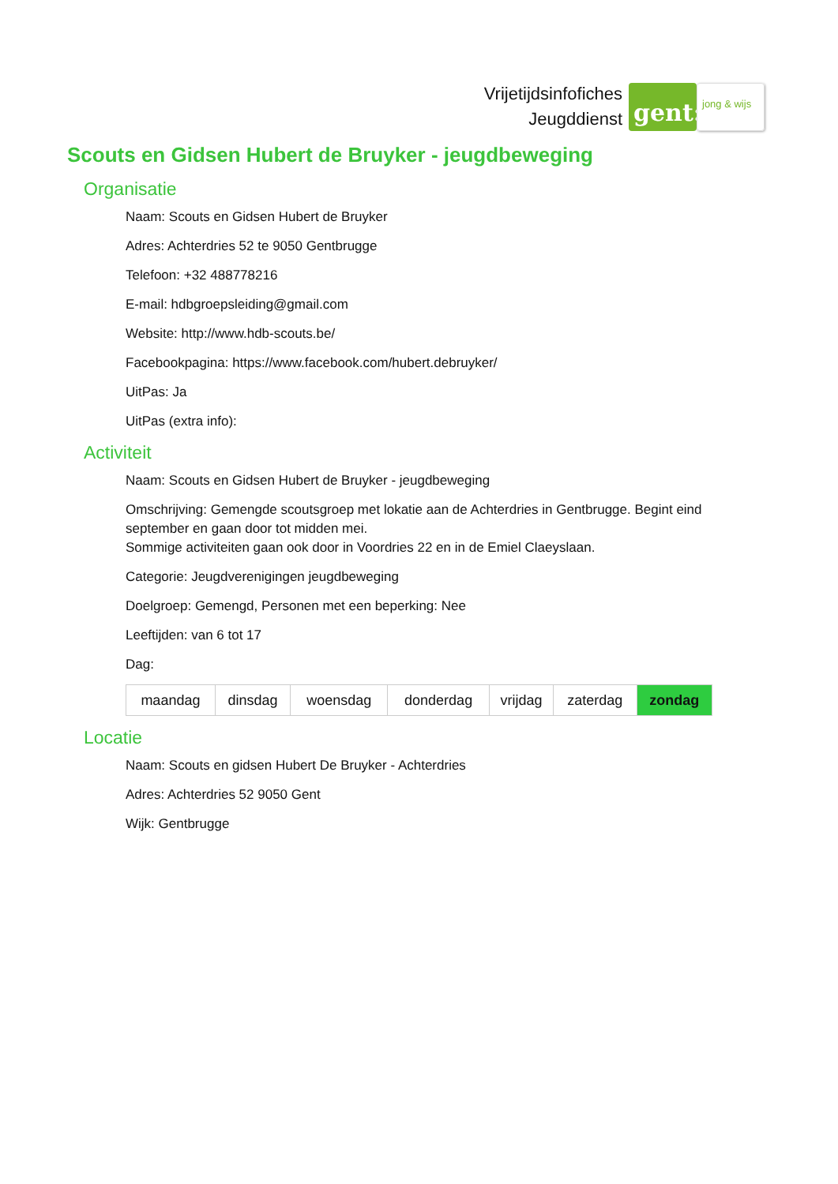Vrijetijdsinfofiches
Jeugddienst
gent:
jong & wijs
Scouts en Gidsen Hubert de Bruyker - jeugdbeweging
Organisatie
Naam: Scouts en Gidsen Hubert de Bruyker
Adres: Achterdries 52 te 9050 Gentbrugge
Telefoon: +32 488778216
E-mail: hdbgroepsleiding@gmail.com
Website: http://www.hdb-scouts.be/
Facebookpagina: https://www.facebook.com/hubert.debruyker/
UitPas: Ja
UitPas (extra info):
Activiteit
Naam: Scouts en Gidsen Hubert de Bruyker - jeugdbeweging
Omschrijving: Gemengde scoutsgroep met lokatie aan de Achterdries in Gentbrugge. Begint eind september en gaan door tot midden mei.
Sommige activiteiten gaan ook door in Voordries 22 en in de Emiel Claeyslaan.
Categorie: Jeugdverenigingen jeugdbeweging
Doelgroep: Gemengd, Personen met een beperking: Nee
Leeftijden: van 6 tot 17
Dag:
| maandag | dinsdag | woensdag | donderdag | vrijdag | zaterdag | zondag |
Locatie
Naam: Scouts en gidsen Hubert De Bruyker - Achterdries
Adres: Achterdries 52 9050 Gent
Wijk: Gentbrugge